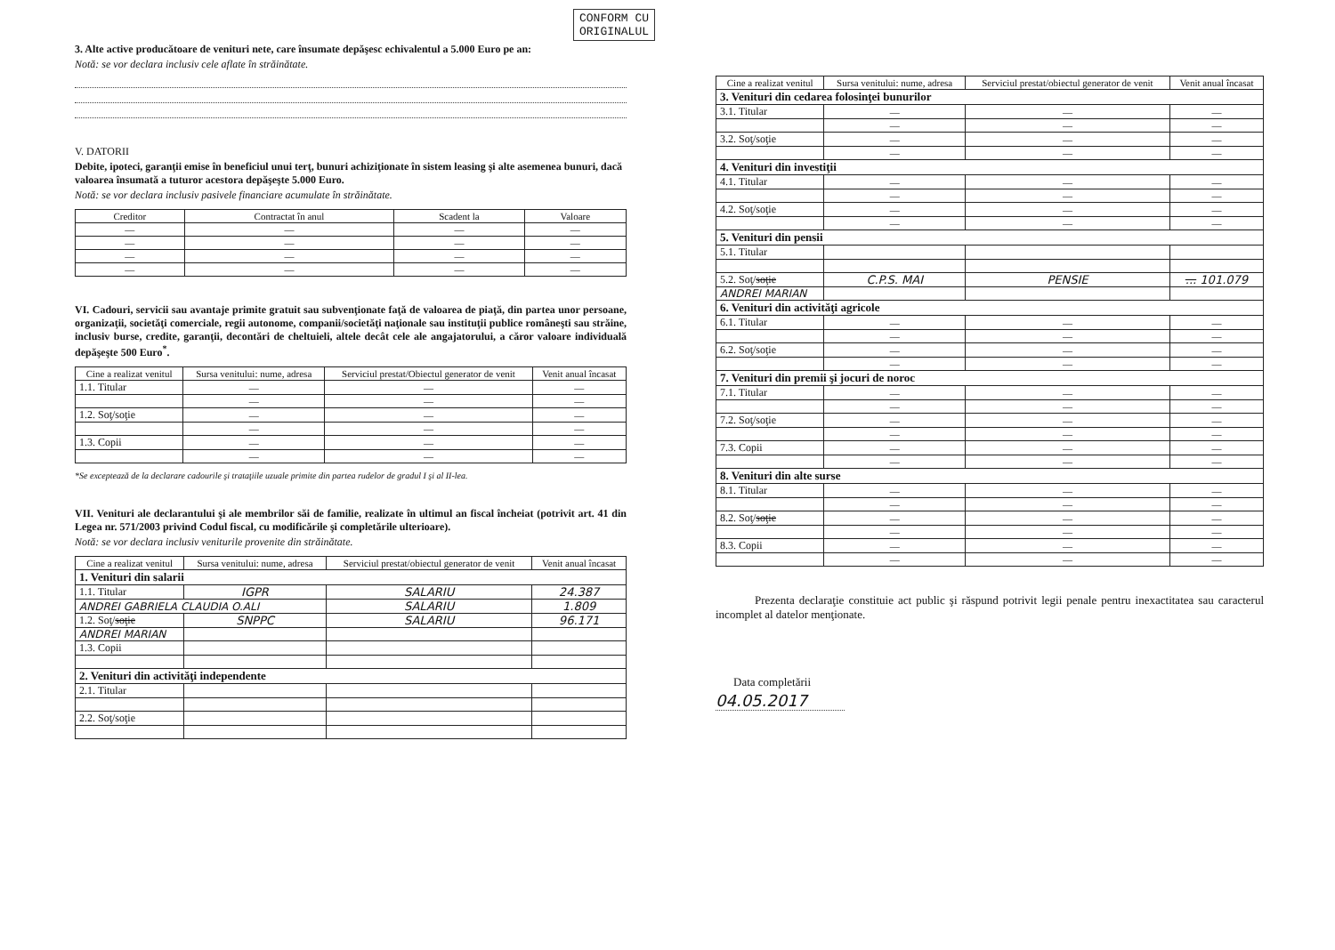CONFORM CU ORIGINALUL
3. Alte active producătoare de venituri nete, care însumate depăşesc echivalentul a 5.000 Euro pe an:
Notă: se vor declara inclusiv cele aflate în străinătate.
V. DATORII
Debite, ipoteci, garanţii emise în beneficiul unui terţ, bunuri achiziţionate în sistem leasing şi alte asemenea bunuri, dacă valoarea însumată a tuturor acestora depăşeşte 5.000 Euro.
Notă: se vor declara inclusiv pasivele financiare acumulate în străinătate.
| Creditor | Contractat în anul | Scadent la | Valoare |
| --- | --- | --- | --- |
| — | — | — | — |
| — | — | — | — |
| — | — | — | — |
| — | — | — | — |
VI. Cadouri, servicii sau avantaje primite gratuit sau subvenţionate faţă de valoarea de piaţă, din partea unor persoane, organizaţii, societăţi comerciale, regii autonome, companii/societăţi naţionale sau instituţii publice româneşti sau străine, inclusiv burse, credite, garanţii, decontări de cheltuieli, altele decât cele ale angajatorului, a căror valoare individuală depăşeşte 500 Euro<sup>*</sup>.
| Cine a realizat venitul | Sursa venitului: nume, adresa | Serviciul prestat/Obiectul generator de venit | Venit anual încasat |
| --- | --- | --- | --- |
| 1.1. Titular | — | — | — |
| | — | — | — |
| 1.2. Soţ/soţie | — | — | — |
| | — | — | — |
| 1.3. Copii | — | — | — |
| | — | — | — |
*Se exceptează de la declarare cadourile şi trataţiile uzuale primite din partea rudelor de gradul I şi al II-lea.
VII. Venituri ale declarantului şi ale membrilor săi de familie, realizate în ultimul an fiscal încheiat (potrivit art. 41 din Legea nr. 571/2003 privind Codul fiscal, cu modificările şi completările ulterioare).
Notă: se vor declara inclusiv veniturile provenite din străinătate.
| Cine a realizat venitul | Sursa venitului: nume, adresa | Serviciul prestat/obiectul generator de venit | Venit anual încasat |
| --- | --- | --- | --- |
| 1. Venituri din salarii | | | |
| 1.1. Titular | IGPR | SALARIU | 24.387 |
| ANDREI GABRIELA CLAUDIA O.ALI | | SALARIU | 1.809 |
| 1.2. Soţ/ soţie | SNPPC | SALARIU | 96.171 |
| ANDREI MARIAN | | | |
| 1.3. Copii | | | |
| 2. Venituri din activităţi independente | | | |
| 2.1. Titular | | | |
| 2.2. Soţ/soţie | | | |
| Cine a realizat venitul | Sursa venitului: nume, adresa | Serviciul prestat/obiectul generator de venit | Venit anual încasat |
| --- | --- | --- | --- |
| 3. Venituri din cedarea folosinţei bunurilor | | | |
| 3.1. Titular | — | — | — |
| | — | — | — |
| 3.2. Soţ/soţie | — | — | — |
| | — | — | — |
| 4. Venituri din investiţii | | | |
| 4.1. Titular | — | — | — |
| | — | — | — |
| 4.2. Soţ/soţie | — | — | — |
| | — | — | — |
| 5. Venituri din pensii | | | |
| 5.1. Titular | | | |
| 5.2. Soţ/ soţie | C.P.S. MAI | PENSIE | ... 101.079 |
| ANDREI MARIAN | | | |
| 6. Venituri din activităţi agricole | | | |
| 6.1. Titular | — | — | — |
| | — | — | — |
| 6.2. Soţ/soţie | — | — | — |
| | — | — | — |
| 7. Venituri din premii şi jocuri de noroc | | | |
| 7.1. Titular | — | — | — |
| | — | — | — |
| 7.2. Soţ/soţie | — | — | — |
| | — | — | — |
| 7.3. Copii | — | — | — |
| | — | — | — |
| 8. Venituri din alte surse | | | |
| 8.1. Titular | — | — | — |
| | — | — | — |
| 8.2. Soţ/ soţie | — | — | — |
| | — | — | — |
| 8.3. Copii | — | — | — |
| | — | — | — |
Prezenta declaraţie constituie act public şi răspund potrivit legii penale pentru inexactitatea sau caracterul incomplet al datelor menţionate.
Data completării
04.05.2017